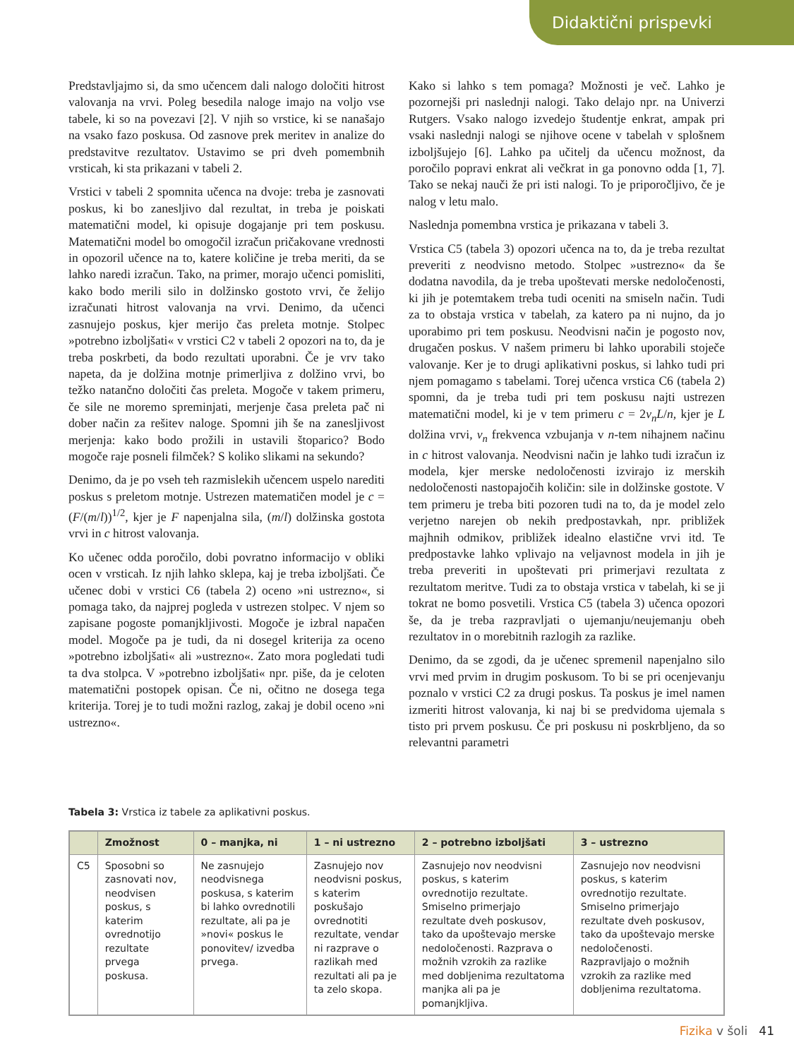Didaktični prispevki
Predstavljajmo si, da smo učencem dali nalogo določiti hitrost valovanja na vrvi. Poleg besedila naloge imajo na voljo vse tabele, ki so na povezavi [2]. V njih so vrstice, ki se nanašajo na vsako fazo poskusa. Od zasnove prek meritev in analize do predstavitve rezultatov. Ustavimo se pri dveh pomembnih vrsticah, ki sta prikazani v tabeli 2.
Vrstici v tabeli 2 spomnita učenca na dvoje: treba je zasnovati poskus, ki bo zanesljivo dal rezultat, in treba je poiskati matematični model, ki opisuje dogajanje pri tem poskusu. Matematični model bo omogočil izračun pričakovane vrednosti in opozoril učence na to, katere količine je treba meriti, da se lahko naredi izračun. Tako, na primer, morajo učenci pomisliti, kako bodo merili silo in dolžinsko gostoto vrvi, če želijo izračunati hitrost valovanja na vrvi. Denimo, da učenci zasnujejo poskus, kjer merijo čas preleta motnje. Stolpec »potrebno izboljšati« v vrstici C2 v tabeli 2 opozori na to, da je treba poskrbeti, da bodo rezultati uporabni. Če je vrv tako napeta, da je dolžina motnje primerljiva z dolžino vrvi, bo težko natančno določiti čas preleta. Mogoče v takem primeru, če sile ne moremo spreminjati, merjenje časa preleta pač ni dober način za rešitev naloge. Spomni jih še na zanesljivost merjenja: kako bodo prožili in ustavili štoparico? Bodo mogoče raje posneli filmček? S koliko slikami na sekundo?
Denimo, da je po vseh teh razmislekih učencem uspelo narediti poskus s preletom motnje. Ustrezen matematičen model je c = (F/(m/l))<sup>1/2</sup>, kjer je F napenjalna sila, (m/l) dolžinska gostota vrvi in c hitrost valovanja.
Ko učenec odda poročilo, dobi povratno informacijo v obliki ocen v vrsticah. Iz njih lahko sklepa, kaj je treba izboljšati. Če učenec dobi v vrstici C6 (tabela 2) oceno »ni ustrezno«, si pomaga tako, da najprej pogleda v ustrezen stolpec. V njem so zapisane pogoste pomanjkljivosti. Mogoče je izbral napačen model. Mogoče pa je tudi, da ni dosegel kriterija za oceno »potrebno izboljšati« ali »ustrezno«. Zato mora pogledati tudi ta dva stolpca. V »potrebno izboljšati« npr. piše, da je celoten matematični postopek opisan. Če ni, očitno ne dosega tega kriterija. Torej je to tudi možni razlog, zakaj je dobil oceno »ni ustrezno«.
Kako si lahko s tem pomaga? Možnosti je več. Lahko je pozornejši pri naslednji nalogi. Tako delajo npr. na Univerzi Rutgers. Vsako nalogo izvedejo študentje enkrat, ampak pri vsaki naslednji nalogi se njihove ocene v tabelah v splošnem izboljšujejo [6]. Lahko pa učitelj da učencu možnost, da poročilo popravi enkrat ali večkrat in ga ponovno odda [1, 7]. Tako se nekaj nauči že pri isti nalogi. To je priporočljivo, če je nalog v letu malo.
Naslednja pomembna vrstica je prikazana v tabeli 3.
Vrstica C5 (tabela 3) opozori učenca na to, da je treba rezultat preveriti z neodvisno metodo. Stolpec »ustrezno« da še dodatna navodila, da je treba upoštevati merske nedoločenosti, ki jih je potemtakem treba tudi oceniti na smiseln način. Tudi za to obstaja vrstica v tabelah, za katero pa ni nujno, da jo uporabimo pri tem poskusu. Neodvisni način je pogosto nov, drugačen poskus. V našem primeru bi lahko uporabili stoječe valovanje. Ker je to drugi aplikativni poskus, si lahko tudi pri njem pomagamo s tabelami. Torej učenca vrstica C6 (tabela 2) spomni, da je treba tudi pri tem poskusu najti ustrezen matematični model, ki je v tem primeru c = 2v<sub>n</sub>L/n, kjer je L dolžina vrvi, v<sub>n</sub> frekvenca vzbujanja v n-tem nihajnem načinu in c hitrost valovanja. Neodvisni način je lahko tudi izračun iz modela, kjer merske nedoločenosti izvirajo iz merskih nedoločenosti nastopajočih količin: sile in dolžinske gostote. V tem primeru je treba biti pozoren tudi na to, da je model zelo verjetno narejen ob nekih predpostavkah, npr. približek majhnih odmikov, približek idealno elastične vrvi itd. Te predpostavke lahko vplivajo na veljavnost modela in jih je treba preveriti in upoštevati pri primerjavi rezultata z rezultatom meritve. Tudi za to obstaja vrstica v tabelah, ki se ji tokrat ne bomo posvetili. Vrstica C5 (tabela 3) učenca opozori še, da je treba razpravljati o ujemanju/neujemanju obeh rezultatov in o morebitnih razlogih za razlike.
Denimo, da se zgodi, da je učenec spremenil napenjalno silo vrvi med prvim in drugim poskusom. To bi se pri ocenjevanju poznalo v vrstici C2 za drugi poskus. Ta poskus je imel namen izmeriti hitrost valovanja, ki naj bi se predvidoma ujemala s tisto pri prvem poskusu. Če pri poskusu ni poskrbljeno, da so relevantni parametri
Tabela 3: Vrstica iz tabele za aplikativni poskus.
| | Zmožnost | 0 – manjka, ni | 1 – ni ustrezno | 2 – potrebno izboljšati | 3 – ustrezno |
| --- | --- | --- | --- | --- | --- |
| C5 | Sposobni so zasnovati nov, neodvisen poskus, s katerim ovrednotijo rezultate prvega poskusa. | Ne zasnujejo neodvisnega poskusa, s katerim bi lahko ovrednotili rezultate, ali pa je »novi« poskus le ponovitev/ izvedba prvega. | Zasnujejo nov neodvisni poskus, s katerim poskušajo ovrednotiti rezultate, vendar ni razprave o razlikah med rezultati ali pa je ta zelo skopa. | Zasnujejo nov neodvisni poskus, s katerim ovrednotijo rezultate. Smiselno primerjajo rezultate dveh poskusov, tako da upoštevajo merske nedoločenosti. Razprava o možnih vzrokih za razlike med dobljenima rezultatoma manjka ali pa je pomanjkljiva. | Zasnujejo nov neodvisni poskus, s katerim ovrednotijo rezultate. Smiselno primerjajo rezultate dveh poskusov, tako da upoštevajo merske nedoločenosti. Razpravljajo o možnih vzrokih za razlike med dobljenima rezultatoma. |
Fizika v šoli 41